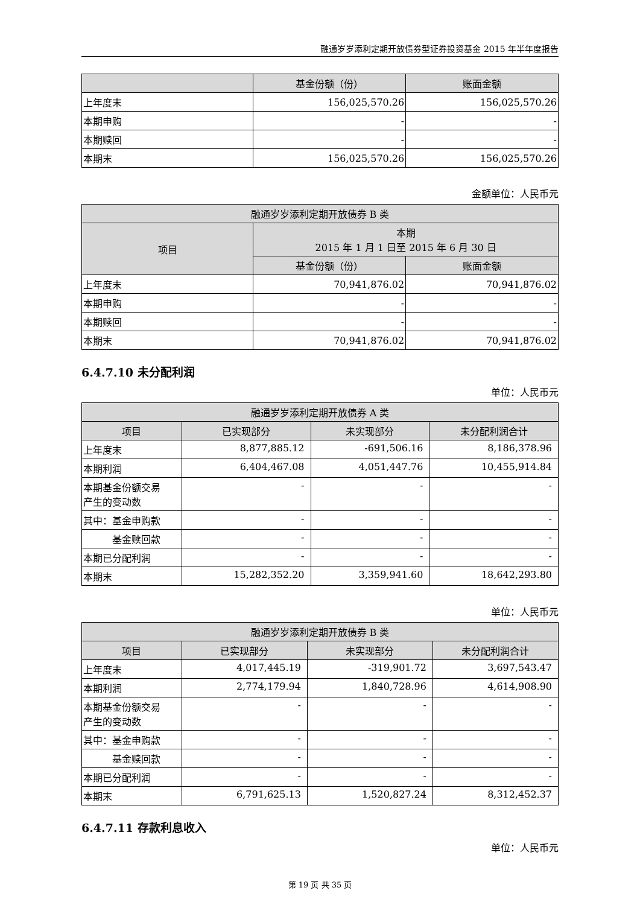融通岁岁添利定期开放债券型证券投资基金 2015 年半年度报告
| | 基金份额（份） | 账面金额 |
| --- | --- | --- |
| 上年度末 | 156,025,570.26 | 156,025,570.26 |
| 本期申购 | - | - |
| 本期赎回 | - | - |
| 本期末 | 156,025,570.26 | 156,025,570.26 |
金额单位：人民币元
| 融通岁岁添利定期开放债券 B 类 | | |
| --- | --- | --- |
| 项目 | 本期 2015 年 1 月 1 日至 2015 年 6 月 30 日 | |
| | 基金份额（份） | 账面金额 |
| 上年度末 | 70,941,876.02 | 70,941,876.02 |
| 本期申购 | - | - |
| 本期赎回 | - | - |
| 本期末 | 70,941,876.02 | 70,941,876.02 |
6.4.7.10 未分配利润
单位：人民币元
| 融通岁岁添利定期开放债券 A 类 | | | |
| --- | --- | --- | --- |
| 项目 | 已实现部分 | 未实现部分 | 未分配利润合计 |
| 上年度末 | 8,877,885.12 | -691,506.16 | 8,186,378.96 |
| 本期利润 | 6,404,467.08 | 4,051,447.76 | 10,455,914.84 |
| 本期基金份额交易 产生的变动数 | - | - | - |
| 其中：基金申购款 | - | - | - |
| 基金赎回款 | - | - | - |
| 本期已分配利润 | - | - | - |
| 本期末 | 15,282,352.20 | 3,359,941.60 | 18,642,293.80 |
单位：人民币元
| 融通岁岁添利定期开放债券 B 类 | | | |
| --- | --- | --- | --- |
| 项目 | 已实现部分 | 未实现部分 | 未分配利润合计 |
| 上年度末 | 4,017,445.19 | -319,901.72 | 3,697,543.47 |
| 本期利润 | 2,774,179.94 | 1,840,728.96 | 4,614,908.90 |
| 本期基金份额交易 产生的变动数 | - | - | - |
| 其中：基金申购款 | - | - | - |
| 基金赎回款 | - | - | - |
| 本期已分配利润 | - | - | - |
| 本期末 | 6,791,625.13 | 1,520,827.24 | 8,312,452.37 |
6.4.7.11 存款利息收入
单位：人民币元
第 19 页 共 35 页